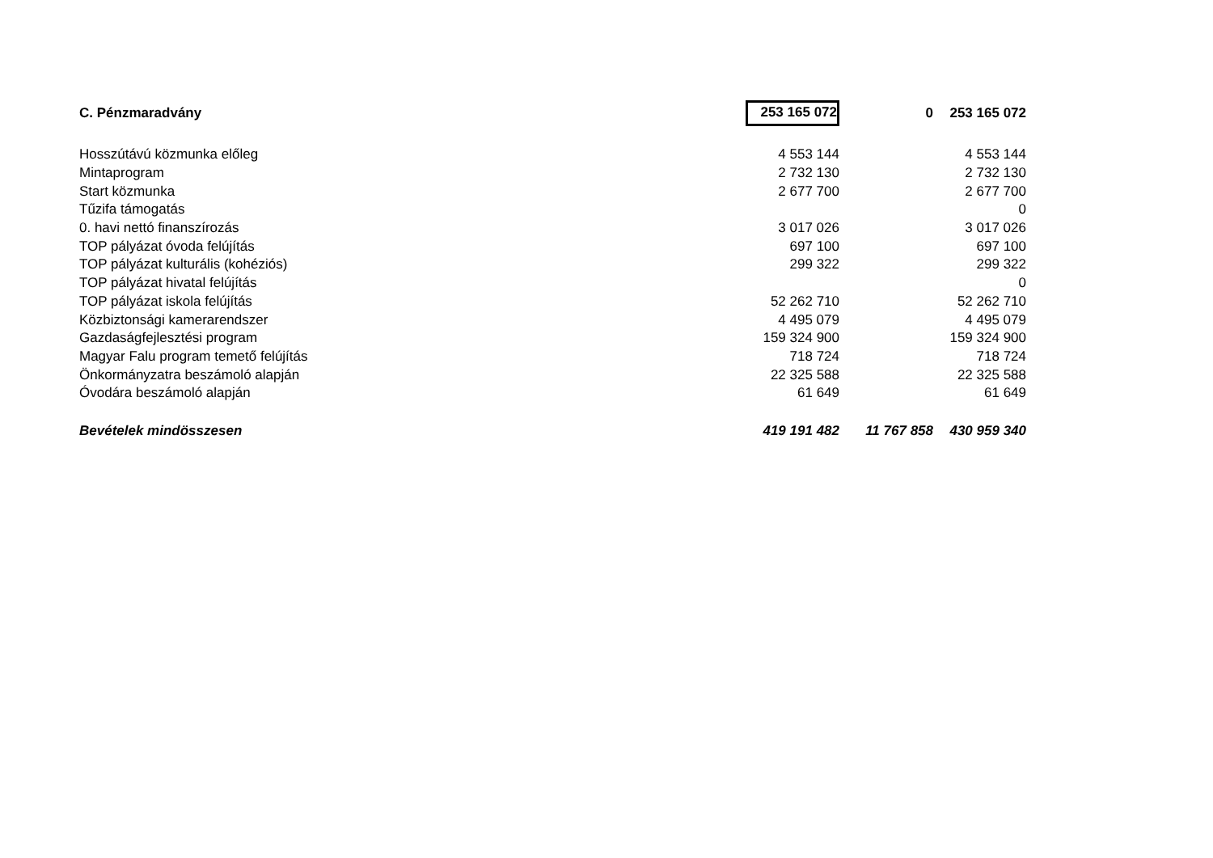| C. Pénzmaradvány | 253 165 072 | 0 | 253 165 072 |
| Hosszútávú közmunka előleg | 4 553 144 | | 4 553 144 |
| Mintaprogram | 2 732 130 | | 2 732 130 |
| Start közmunka | 2 677 700 | | 2 677 700 |
| Tűzifa támogatás | | | 0 |
| 0. havi nettó finanszírozás | 3 017 026 | | 3 017 026 |
| TOP pályázat óvoda felújítás | 697 100 | | 697 100 |
| TOP pályázat kulturális (kohéziós) | 299 322 | | 299 322 |
| TOP pályázat hivatal felújítás | | | 0 |
| TOP pályázat iskola felújítás | 52 262 710 | | 52 262 710 |
| Közbiztonsági kamerarendszer | 4 495 079 | | 4 495 079 |
| Gazdaságfejlesztési program | 159 324 900 | | 159 324 900 |
| Magyar Falu program temető felújítás | 718 724 | | 718 724 |
| Önkormányzatra beszámoló alapján | 22 325 588 | | 22 325 588 |
| Óvodára beszámoló alapján | 61 649 | | 61 649 |
| Bevételek mindösszesen | 419 191 482 | 11 767 858 | 430 959 340 |